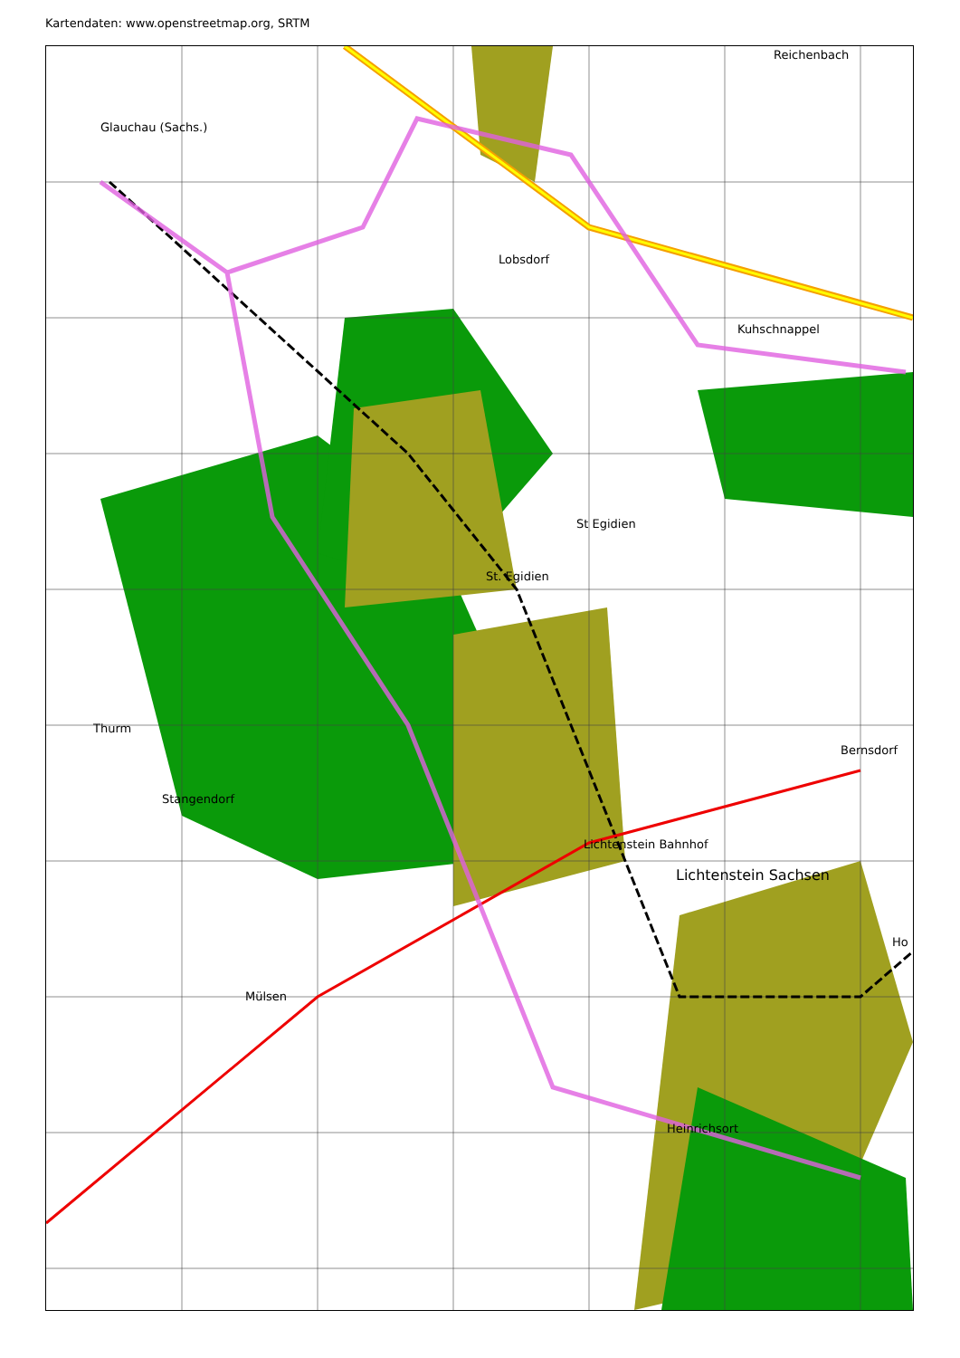Kartendaten: www.openstreetmap.org, SRTM
Reichenbach
Glauchau (Sachs.)
Lobsdorf
Kuhschnappel
St Egidien
St. Egidien
Thurm
Stangendorf
Bernsdorf
Lichtenstein Bahnhof
Lichtenstein Sachsen
Ho
Mülsen
Heinrichsort